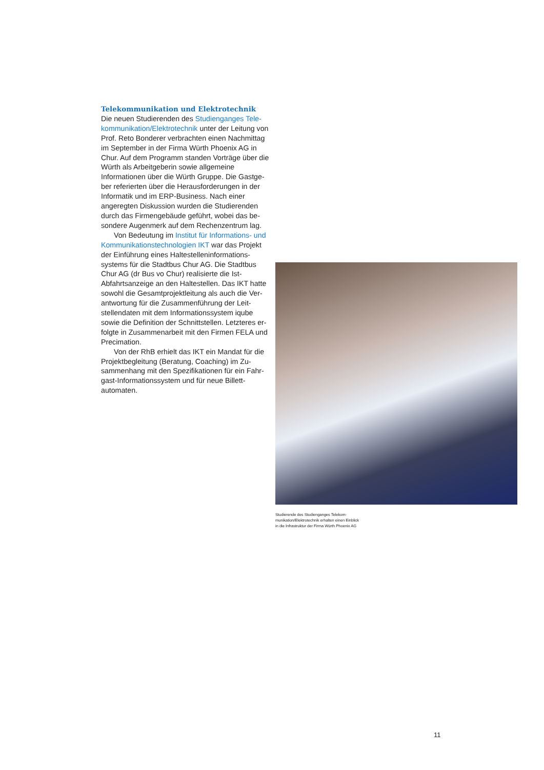Telekommunikation und Elektrotechnik
Die neuen Studierenden des Studienganges Tele­kommunikation/Elektrotechnik unter der Leitung von Prof. Reto Bonderer verbrachten einen Nach­mittag im September in der Firma Würth Phoenix AG in Chur. Auf dem Programm standen Vorträge über die Würth als Arbeitgeberin sowie allgemeine Informationen über die Würth Gruppe. Die Gastge­ber referierten über die Herausforderungen in der Informatik und im ERP-Business. Nach einer angeregten Diskussion wurden die Studierenden durch das Firmengebäude geführt, wobei das be­sondere Augenmerk auf dem Rechenzentrum lag.
Von Bedeutung im Institut für Informations- und Kommunikationstechnologien IKT war das Projekt der Einführung eines Haltestelleninformations­systems für die Stadtbus Chur AG. Die Stadtbus Chur AG (dr Bus vo Chur) realisierte die Ist-Abfahrts­anzeige an den Haltestellen. Das IKT hatte sowohl die Gesamtprojektleitung als auch die Ver­antwortung für die Zusammenführung der Leit­stellendaten mit dem Informationssystem iqube sowie die Definition der Schnittstellen. Letzteres er­folgte in Zusammenarbeit mit den Firmen FELA und Precimation.
Von der RhB erhielt das IKT ein Mandat für die Projektbegleitung (Beratung, Coaching) im Zu­sammenhang mit den Spezifikationen für ein Fahr­gast-Informationssystem und für neue Billett­automaten.
Studierende des Studienganges Telekom­munikation/Elektrotechnik erhalten einen Einblick in die Infrastruktur der Firma Würth Phoenix AG
11